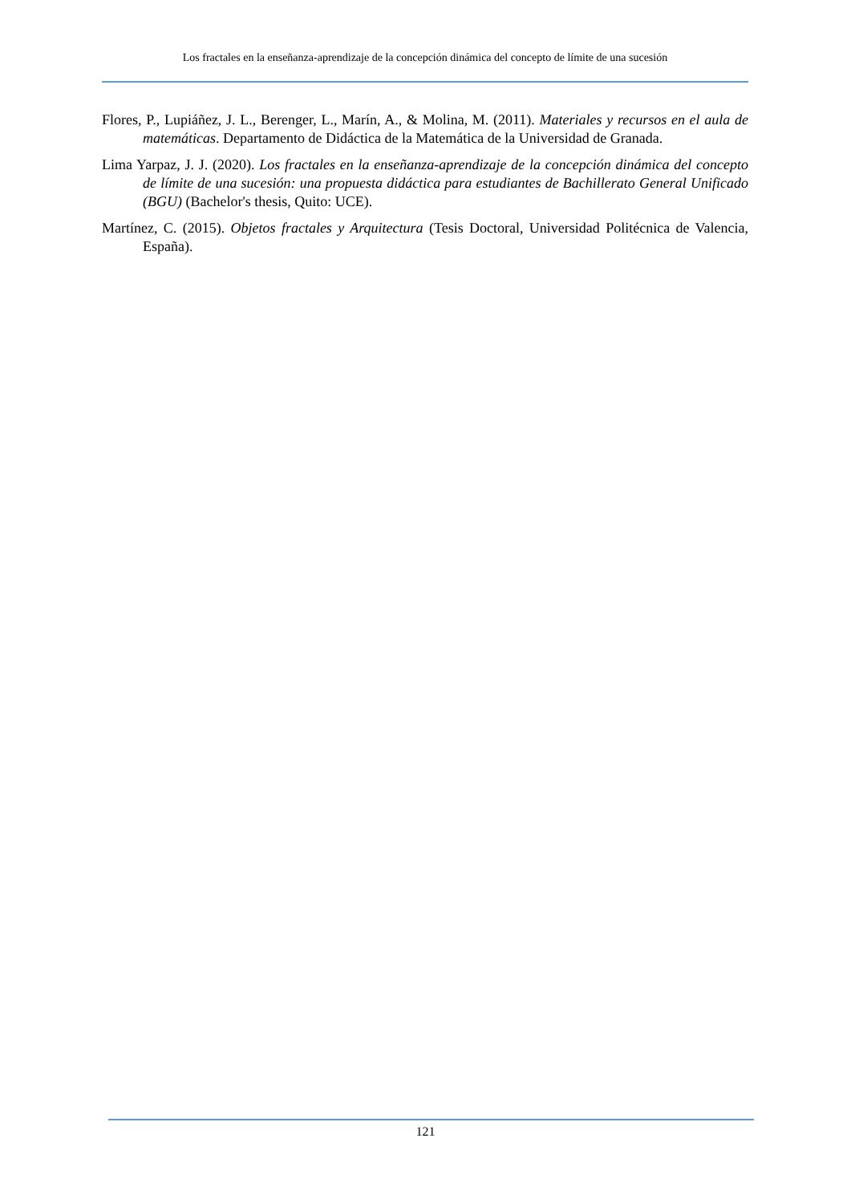Los fractales en la enseñanza-aprendizaje de la concepción dinámica del concepto de límite de una sucesión
Flores, P., Lupiáñez, J. L., Berenger, L., Marín, A., & Molina, M. (2011). Materiales y recursos en el aula de matemáticas. Departamento de Didáctica de la Matemática de la Universidad de Granada.
Lima Yarpaz, J. J. (2020). Los fractales en la enseñanza-aprendizaje de la concepción dinámica del concepto de límite de una sucesión: una propuesta didáctica para estudiantes de Bachillerato General Unificado (BGU) (Bachelor's thesis, Quito: UCE).
Martínez, C. (2015). Objetos fractales y Arquitectura (Tesis Doctoral, Universidad Politécnica de Valencia, España).
121